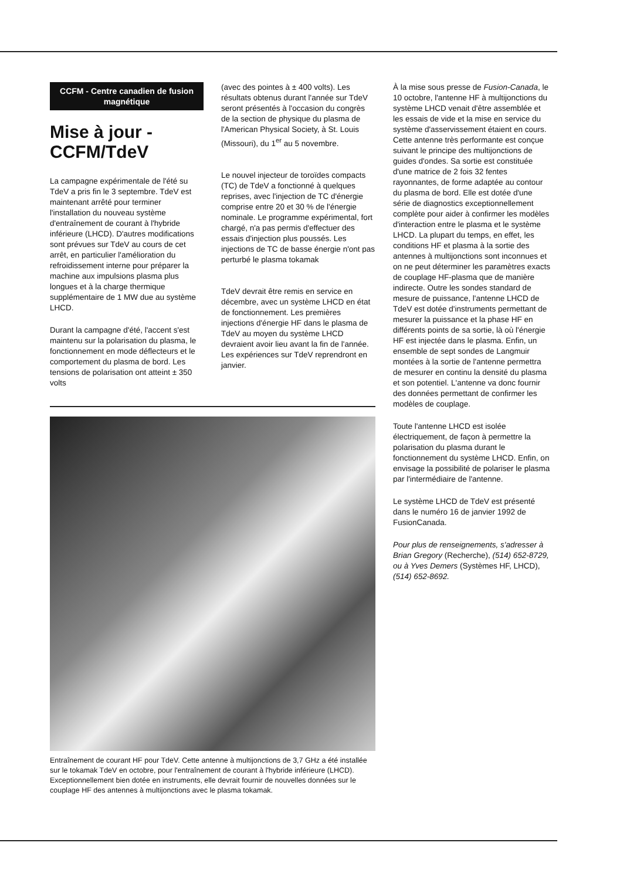CCFM - Centre canadien de fusion magnétique
Mise à jour - CCFM/TdeV
La campagne expérimentale de l'été su TdeV a pris fin le 3 septembre. TdeV est maintenant arrêté pour terminer l'installation du nouveau système d'entraînement de courant à l'hybride inférieure (LHCD). D'autres modifications sont prévues sur TdeV au cours de cet arrêt, en particulier l'amélioration du refroidissement interne pour préparer la machine aux impulsions plasma plus longues et à la charge thermique supplémentaire de 1 MW due au système LHCD.
Durant la campagne d'été, l'accent s'est maintenu sur la polarisation du plasma, le fonctionnement en mode déflecteurs et le comportement du plasma de bord. Les tensions de polarisation ont atteint ± 350 volts
(avec des pointes à ± 400 volts). Les résultats obtenus durant l'année sur TdeV seront présentés à l'occasion du congrès de la section de physique du plasma de l'American Physical Society, à St. Louis (Missouri), du 1<sup>er</sup> au 5 novembre.
Le nouvel injecteur de toroïdes compacts (TC) de TdeV a fonctionné à quelques reprises, avec l'injection de TC d'énergie comprise entre 20 et 30 % de l'énergie nominale. Le programme expérimental, fort chargé, n'a pas permis d'effectuer des essais d'injection plus poussés. Les injections de TC de basse énergie n'ont pas perturbé le plasma tokamak
TdeV devrait être remis en service en décembre, avec un système LHCD en état de fonctionnement. Les premières injections d'énergie HF dans le plasma de TdeV au moyen du système LHCD devraient avoir lieu avant la fin de l'année. Les expériences sur TdeV reprendront en janvier.
Entraînement de courant HF pour TdeV. Cette antenne à multijonctions de 3,7 GHz a été installée sur le tokamak TdeV en octobre, pour l'entraînement de courant à l'hybride inférieure (LHCD). Exceptionnellement bien dotée en instruments, elle devrait fournir de nouvelles données sur le couplage HF des antennes à multijonctions avec le plasma tokamak.
À la mise sous presse de Fusion-Canada, le 10 octobre, l'antenne HF à multijonctions du système LHCD venait d'être assemblée et les essais de vide et la mise en service du système d'asservissement étaient en cours. Cette antenne très performante est conçue suivant le principe des multijonctions de guides d'ondes. Sa sortie est constituée d'une matrice de 2 fois 32 fentes rayonnantes, de forme adaptée au contour du plasma de bord. Elle est dotée d'une série de diagnostics exceptionnellement complète pour aider à confirmer les modèles d'interaction entre le plasma et le système LHCD. La plupart du temps, en effet, les conditions HF et plasma à la sortie des antennes à multijonctions sont inconnues et on ne peut déterminer les paramètres exacts de couplage HF-plasma que de manière indirecte. Outre les sondes standard de mesure de puissance, l'antenne LHCD de TdeV est dotée d'instruments permettant de mesurer la puissance et la phase HF en différents points de sa sortie, là où l'énergie HF est injectée dans le plasma. Enfin, un ensemble de sept sondes de Langmuir montées à la sortie de l'antenne permettra de mesurer en continu la densité du plasma et son potentiel. L'antenne va donc fournir des données permettant de confirmer les modèles de couplage.
Toute l'antenne LHCD est isolée électriquement, de façon à permettre la polarisation du plasma durant le fonctionnement du système LHCD. Enfin, on envisage la possibilité de polariser le plasma par l'intermédiaire de l'antenne.
Le système LHCD de TdeV est présenté dans le numéro 16 de janvier 1992 de FusionCanada.
Pour plus de renseignements, s'adresser à Brian Gregory (Recherche), (514) 652-8729, ou à Yves Demers (Systèmes HF, LHCD), (514) 652-8692.